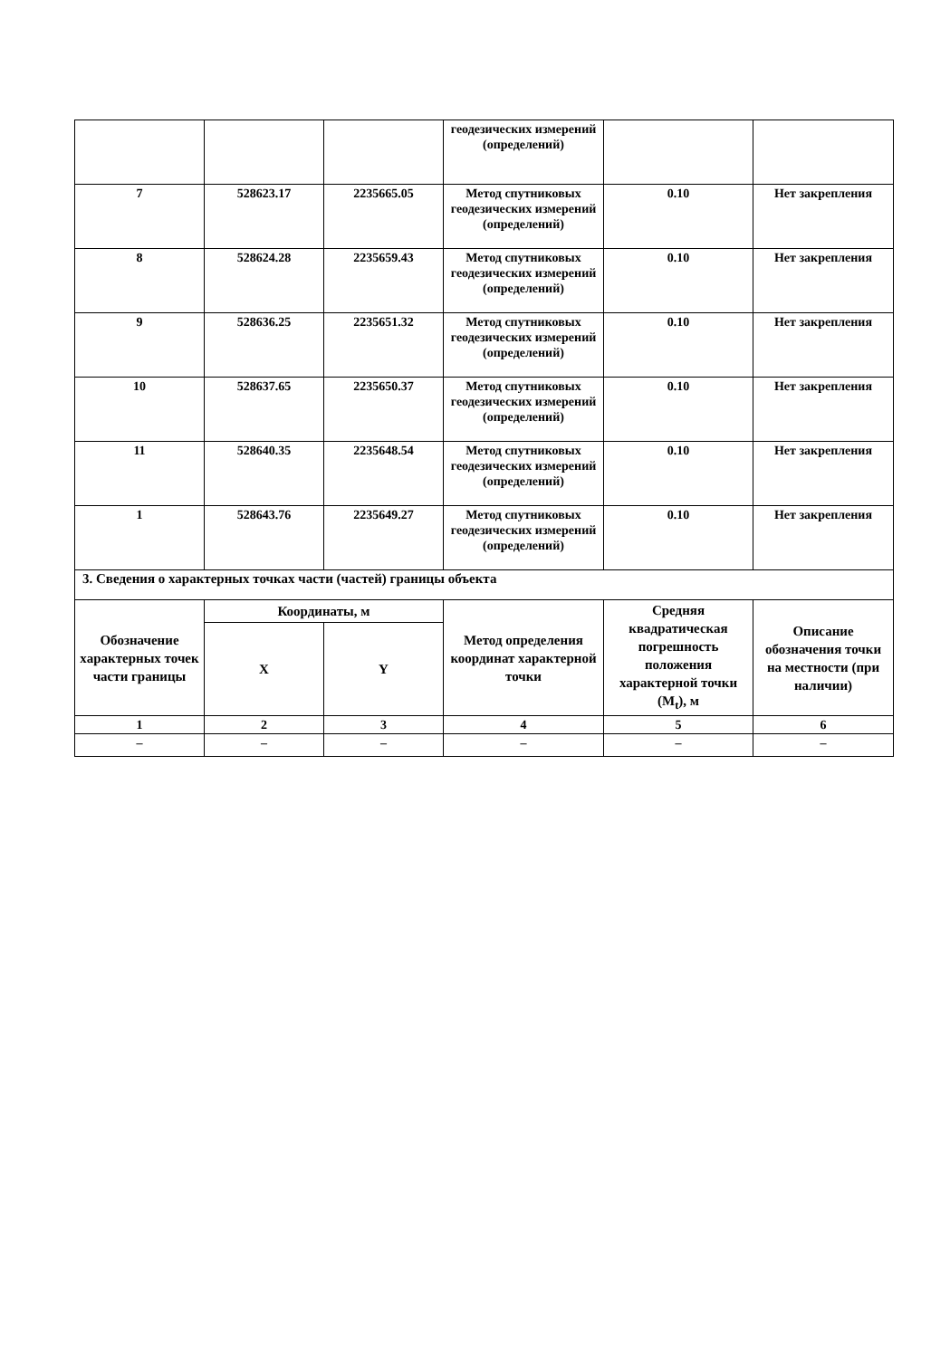| | | | геодезических измерений (определений) | | |
| 7 | 528623.17 | 2235665.05 | Метод спутниковых геодезических измерений (определений) | 0.10 | Нет закрепления |
| 8 | 528624.28 | 2235659.43 | Метод спутниковых геодезических измерений (определений) | 0.10 | Нет закрепления |
| 9 | 528636.25 | 2235651.32 | Метод спутниковых геодезических измерений (определений) | 0.10 | Нет закрепления |
| 10 | 528637.65 | 2235650.37 | Метод спутниковых геодезических измерений (определений) | 0.10 | Нет закрепления |
| 11 | 528640.35 | 2235648.54 | Метод спутниковых геодезических измерений (определений) | 0.10 | Нет закрепления |
| 1 | 528643.76 | 2235649.27 | Метод спутниковых геодезических измерений (определений) | 0.10 | Нет закрепления |
| 3. Сведения о характерных точках части (частей) границы объекта | | | | | |
| Обозначение характерных точек части границы | Координаты, м | | Метод определения координат характерной точки | Средняя квадратическая погрешность положения характерной точки (M<sub>t</sub>), м | Описание обозначения точки на местности (при наличии) |
| | X | Y | | | |
| 1 | 2 | 3 | 4 | 5 | 6 |
| – | – | – | – | – | – |